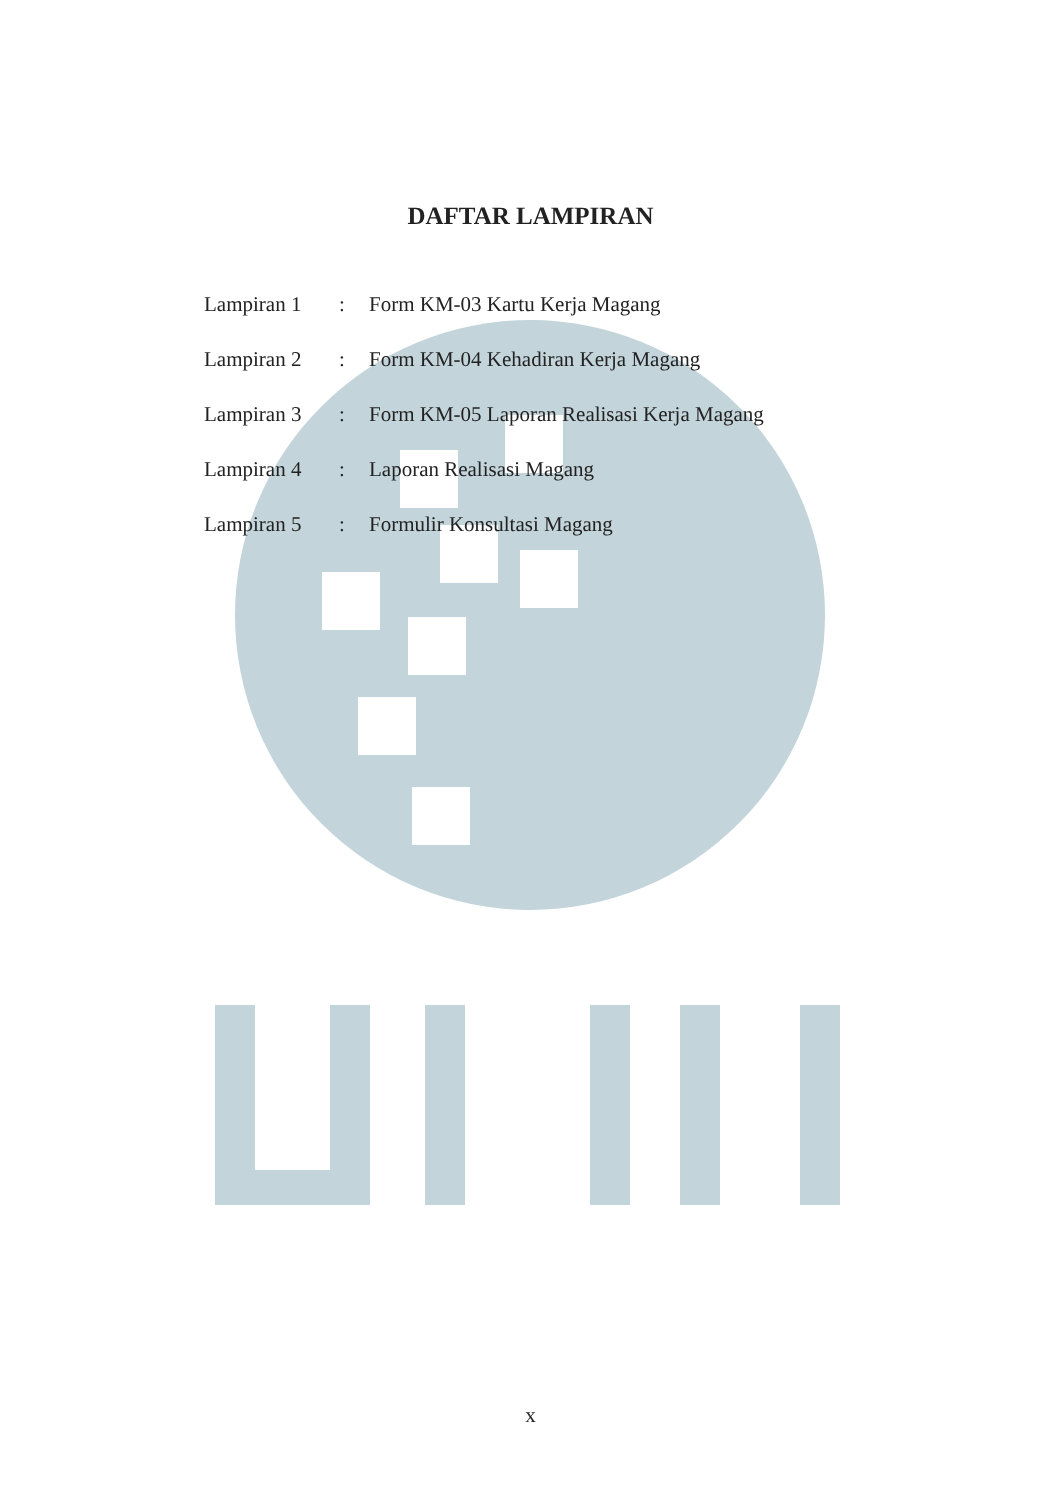DAFTAR LAMPIRAN
Lampiran 1: Form KM-03 Kartu Kerja Magang
Lampiran 2: Form KM-04 Kehadiran Kerja Magang
Lampiran 3: Form KM-05 Laporan Realisasi Kerja Magang
Lampiran 4: Laporan Realisasi Magang
Lampiran 5: Formulir Konsultasi Magang
x